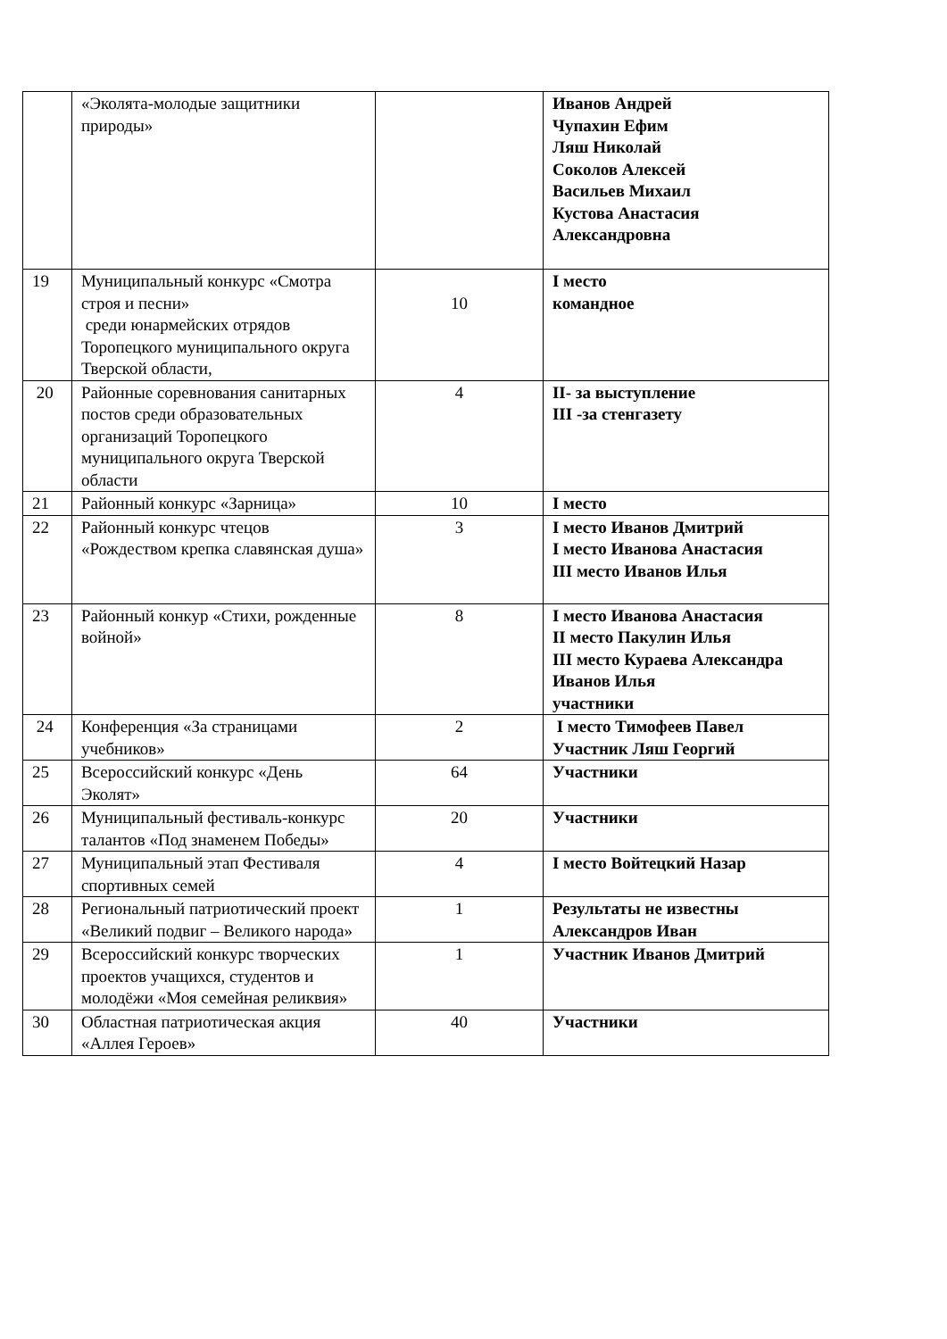| | «Эколята-молодые защитники природы» | | Иванов Андрей Чупахин Ефим Ляш Николай Соколов Алексей Васильев Михаил Кустова Анастасия Александровна |
| 19 | Муниципальный конкурс «Смотра строя и песни» среди юнармейских отрядов Торопецкого муниципального округа Тверской области, | 10 | I место командное |
| 20 | Районные соревнования санитарных постов среди образовательных организаций Торопецкого муниципального округа Тверской области | 4 | II- за выступление III -за стенгазету |
| 21 | Районный конкурс «Зарница» | 10 | I место |
| 22 | Районный конкурс чтецов «Рождеством крепка славянская душа» | 3 | I место Иванов Дмитрий I место Иванова Анастасия III место Иванов Илья |
| 23 | Районный конкур «Стихи, рожденные войной» | 8 | I место Иванова Анастасия II место Пакулин Илья III место Кураева Александра Иванов Илья участники |
| 24 | Конференция «За страницами учебников» | 2 | I место Тимофеев Павел Участник Ляш Георгий |
| 25 | Всероссийский конкурс «День Эколят» | 64 | Участники |
| 26 | Муниципальный фестиваль-конкурс талантов «Под знаменем Победы» | 20 | Участники |
| 27 | Муниципальный этап Фестиваля спортивных семей | 4 | I место Войтецкий Назар |
| 28 | Региональный патриотический проект «Великий подвиг – Великого народа» | 1 | Результаты не известны Александров Иван |
| 29 | Всероссийский конкурс творческих проектов учащихся, студентов и молодёжи «Моя семейная реликвия» | 1 | Участник Иванов Дмитрий |
| 30 | Областная патриотическая акция «Аллея Героев» | 40 | Участники |